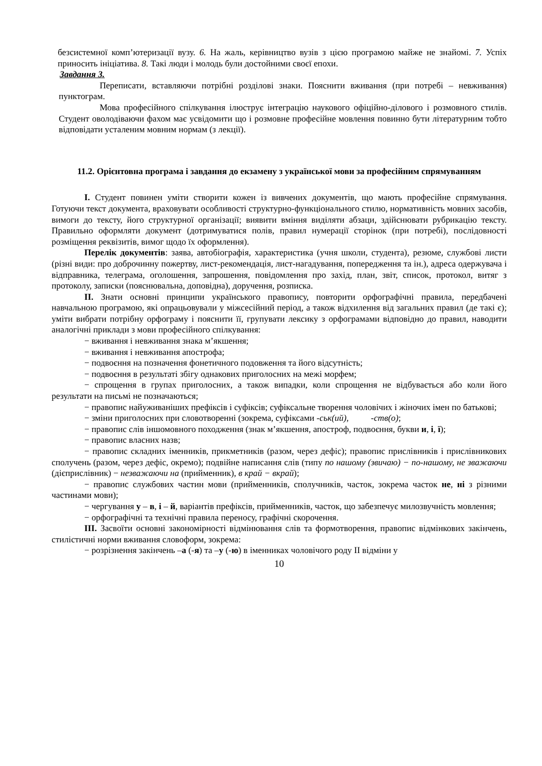безсистемної комп’ютеризації вузу. 6. На жаль, керівництво вузів з цією програмою майже не знайомі. 7. Успіх приносить ініціатива. 8. Такі люди і молодь були достойними своєї епохи.
Завдання 3.
Переписати, вставляючи потрібні розділові знаки. Пояснити вживання (при потребі – невживання) пунктограм.
Мова професійного спілкування ілюструє інтеграцію наукового офіційно-ділового і розмовного стилів. Студент оволодіваючи фахом має усвідомити що і розмовне професійне мовлення повинно бути літературним тобто відповідати усталеним мовним нормам (з лекції).
11.2. Орієнтовна програма і завдання до екзамену з української мови за професійним спрямуванням
I. Студент повинен уміти створити кожен із вивчених документів, що мають професійне спрямування. Готуючи текст документа, враховувати особливості структурно-функціонального стилю, нормативність мовних засобів, вимоги до тексту, його структурної організації; виявити вміння виділяти абзаци, здійснювати рубрикацію тексту. Правильно оформляти документ (дотримуватися полів, правил нумерації сторінок (при потребі), послідовності розміщення реквізитів, вимог щодо їх оформлення).
Перелік документів: заява, автобіографія, характеристика (учня школи, студента), резюме, службові листи (різні види: про доброчинну пожертву, лист-рекомендація, лист-нагадування, попередження та ін.), адреса одержувача і відправника, телеграма, оголошення, запрошення, повідомлення про захід, план, звіт, список, протокол, витяг з протоколу, записки (пояснювальна, доповідна), доручення, розписка.
II. Знати основні принципи українського правопису, повторити орфографічні правила, передбачені навчальною програмою, які опрацьовували у міжсесійний період, а також відхилення від загальних правил (де такі є); уміти вибрати потрібну орфограму і пояснити її, групувати лексику з орфограмами відповідно до правил, наводити аналогічні приклади з мови професійного спілкування:
− вживання і невживання знака м’якшення;
− вживання і невживання апострофа;
− подвоєння на позначення фонетичного подовження та його відсутність;
− подвоєння в результаті збігу однакових приголосних на межі морфем;
− спрощення в групах приголосних, а також випадки, коли спрощення не відбувається або коли його результати на письмі не позначаються;
− правопис найуживаніших префіксів і суфіксів; суфіксальне творення чоловічих і жіночих імен по батькові;
− зміни приголосних при словотворенні (зокрема, суфіксами -ськ(ий), -ств(о);
− правопис слів іншомовного походження (знак м’якшення, апостроф, подвоєння, букви и, і, ї);
− правопис власних назв;
− правопис складних іменників, прикметників (разом, через дефіс); правопис прислівників і прислівникових сполучень (разом, через дефіс, окремо); подвійне написання слів (типу по нашому (звичаю) − по-нашому, не зважаючи (дієприслівник) − незважаючи на (прийменник), в край − вкрай);
− правопис службових частин мови (прийменників, сполучників, часток, зокрема часток не, ні з різними частинами мови);
− чергування у – в, і – й, варіантів префіксів, прийменників, часток, що забезпечує милозвучність мовлення;
− орфографічні та технічні правила переносу, графічні скорочення.
III. Засвоїти основні закономірності відмінювання слів та формотворення, правопис відмінкових закінчень, стилістичні норми вживання словоформ, зокрема:
− розрізнення закінчень –а (-я) та –у (-ю) в іменниках чоловічого роду II відміни у
10